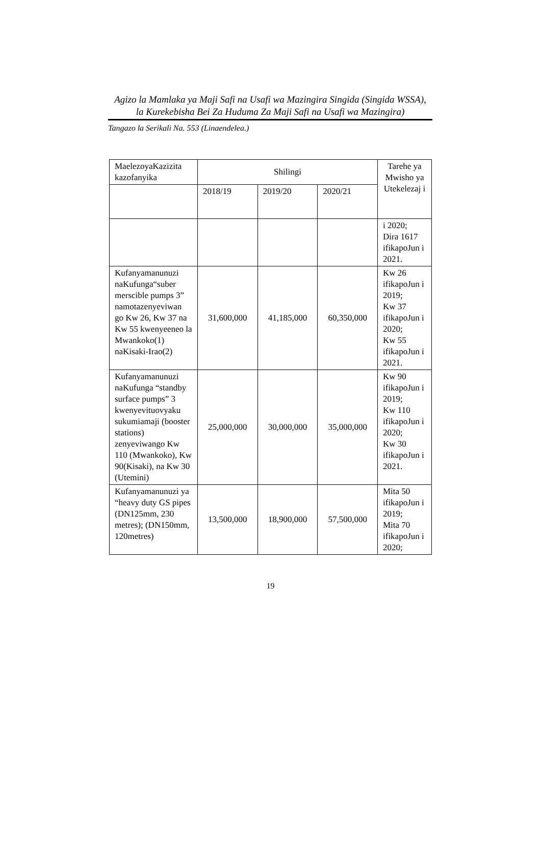Agizo la Mamlaka ya Maji Safi na Usafi wa Mazingira Singida (Singida WSSA),
la Kurekebisha Bei Za Huduma Za Maji Safi na Usafi wa Mazingira)
Tangazo la Serikali Na. 553 (Linaendelea.)
| MaelezoyaKazizita kazofanyika | Shilingi | | | Tarehe ya Mwisho ya Utekelezaj i |
| --- | --- | --- | --- | --- |
| | 2018/19 | 2019/20 | 2020/21 | |
| | | | | i 2020; Dira 1617 ifikapoJun i 2021. |
| Kufanyamanunuzi naKufunga“suber merscible pumps 3” namotazenyeviwan go Kw 26, Kw 37 na Kw 55 kwenyeeneo la Mwankoko(1) naKisaki-Irao(2) | 31,600,000 | 41,185,000 | 60,350,000 | Kw 26 ifikapoJun i 2019; Kw 37 ifikapoJun i 2020; Kw 55 ifikapoJun i 2021. |
| Kufanyamanunuzi naKufunga “standby surface pumps” 3 kwenyevituovyaku sukumiamaji (booster stations) zenyeviwango Kw 110 (Mwankoko), Kw 90(Kisaki), na Kw 30 (Utemini) | 25,000,000 | 30,000,000 | 35,000,000 | Kw 90 ifikapoJun i 2019; Kw 110 ifikapoJun i 2020; Kw 30 ifikapoJun i 2021. |
| Kufanyamanunuzi ya “heavy duty GS pipes (DN125mm, 230 metres); (DN150mm, 120metres) | 13,500,000 | 18,900,000 | 57,500,000 | Mita 50 ifikapoJun i 2019; Mita 70 ifikapoJun i 2020; |
19